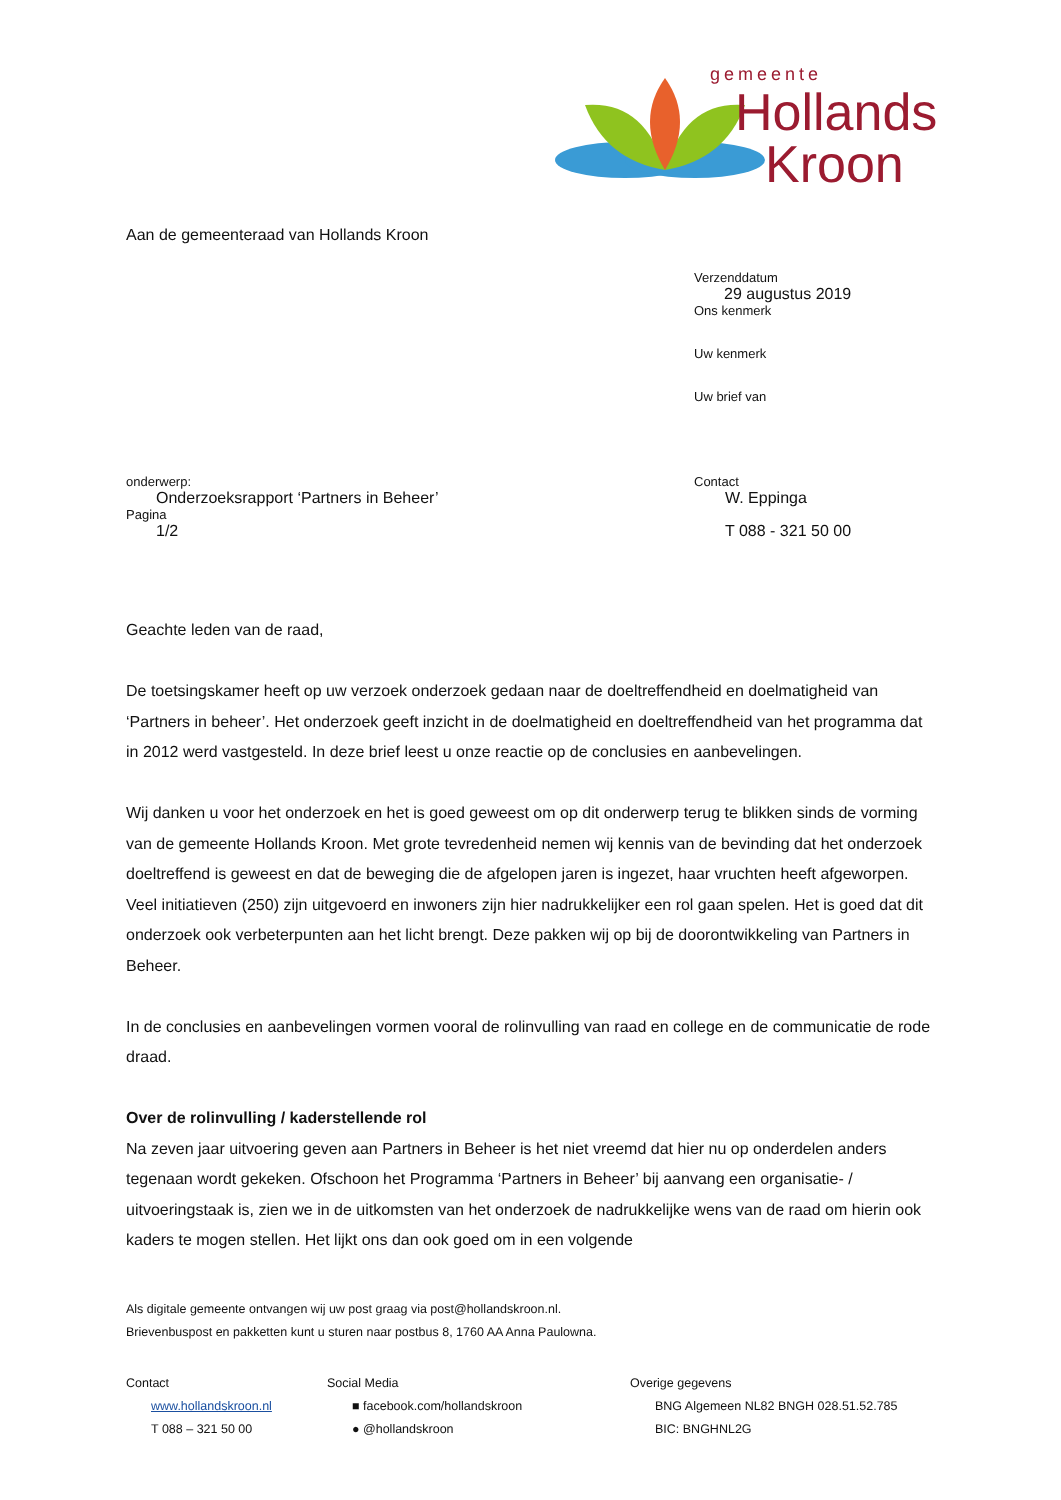gemeente
Hollands
Kroon
Aan de gemeenteraad van Hollands Kroon
Verzenddatum
29 augustus 2019
Ons kenmerk
Uw kenmerk
Uw brief van
onderwerp:
Onderzoeksrapport ‘Partners in Beheer’
Pagina
1/2
Contact
W. Eppinga
T 088 - 321 50 00
Geachte leden van de raad,
De toetsingskamer heeft op uw verzoek onderzoek gedaan naar de doeltreffendheid en doelmatigheid van ‘Partners in beheer’. Het onderzoek geeft inzicht in de doelmatigheid en doeltreffendheid van het programma dat in 2012 werd vastgesteld. In deze brief leest u onze reactie op de conclusies en aanbevelingen.
Wij danken u voor het onderzoek en het is goed geweest om op dit onderwerp terug te blikken sinds de vorming van de gemeente Hollands Kroon. Met grote tevredenheid nemen wij kennis van de bevinding dat het onderzoek doeltreffend is geweest en dat de beweging die de afgelopen jaren is ingezet, haar vruchten heeft afgeworpen. Veel initiatieven (250) zijn uitgevoerd en inwoners zijn hier nadrukkelijker een rol gaan spelen. Het is goed dat dit onderzoek ook verbeterpunten aan het licht brengt. Deze pakken wij op bij de doorontwikkeling van Partners in Beheer.
In de conclusies en aanbevelingen vormen vooral de rolinvulling van raad en college en de communicatie de rode draad.
Over de rolinvulling / kaderstellende rol
Na zeven jaar uitvoering geven aan Partners in Beheer is het niet vreemd dat hier nu op onderdelen anders tegenaan wordt gekeken. Ofschoon het Programma ‘Partners in Beheer’ bij aanvang een organisatie- / uitvoeringstaak is, zien we in de uitkomsten van het onderzoek de nadrukkelijke wens van de raad om hierin ook kaders te mogen stellen. Het lijkt ons dan ook goed om in een volgende
Als digitale gemeente ontvangen wij uw post graag via post@hollandskroon.nl.
Brievenbuspost en pakketten kunt u sturen naar postbus 8, 1760 AA Anna Paulowna.
Contact
www.hollandskroon.nl
T 088 – 321 50 00
Social Media
■ facebook.com/hollandskroon
● @hollandskroon
Overige gegevens
BNG Algemeen NL82 BNGH 028.51.52.785
BIC: BNGHNL2G